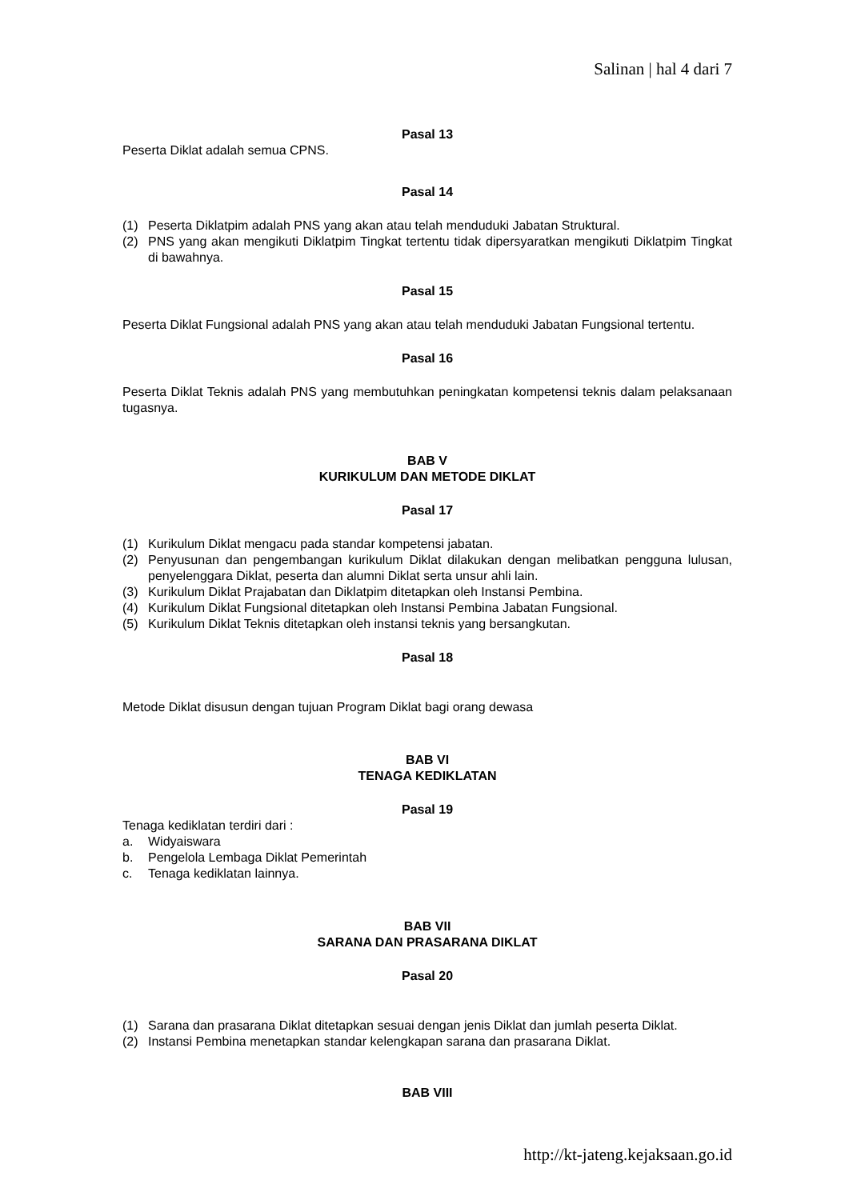Salinan | hal 4 dari 7
Pasal 13
Peserta Diklat adalah semua CPNS.
Pasal 14
(1) Peserta Diklatpim adalah PNS yang akan atau telah menduduki Jabatan Struktural.
(2) PNS yang akan mengikuti Diklatpim Tingkat tertentu tidak dipersyaratkan mengikuti Diklatpim Tingkat di bawahnya.
Pasal 15
Peserta Diklat Fungsional adalah PNS yang akan atau telah menduduki Jabatan Fungsional tertentu.
Pasal 16
Peserta Diklat Teknis adalah PNS yang membutuhkan peningkatan kompetensi teknis dalam pelaksanaan tugasnya.
BAB V
KURIKULUM DAN METODE DIKLAT
Pasal 17
(1) Kurikulum Diklat mengacu pada standar kompetensi jabatan.
(2) Penyusunan dan pengembangan kurikulum Diklat dilakukan dengan melibatkan pengguna lulusan, penyelenggara Diklat, peserta dan alumni Diklat serta unsur ahli lain.
(3) Kurikulum Diklat Prajabatan dan Diklatpim ditetapkan oleh Instansi Pembina.
(4) Kurikulum Diklat Fungsional ditetapkan oleh Instansi Pembina Jabatan Fungsional.
(5) Kurikulum Diklat Teknis ditetapkan oleh instansi teknis yang bersangkutan.
Pasal 18
Metode Diklat disusun dengan tujuan Program Diklat bagi orang dewasa
BAB VI
TENAGA KEDIKLATAN
Pasal 19
Tenaga kediklatan terdiri dari :
a. Widyaiswara
b. Pengelola Lembaga Diklat Pemerintah
c. Tenaga kediklatan lainnya.
BAB VII
SARANA DAN PRASARANA DIKLAT
Pasal 20
(1) Sarana dan prasarana Diklat ditetapkan sesuai dengan jenis Diklat dan jumlah peserta Diklat.
(2) Instansi Pembina menetapkan standar kelengkapan sarana dan prasarana Diklat.
BAB VIII
http://kt-jateng.kejaksaan.go.id